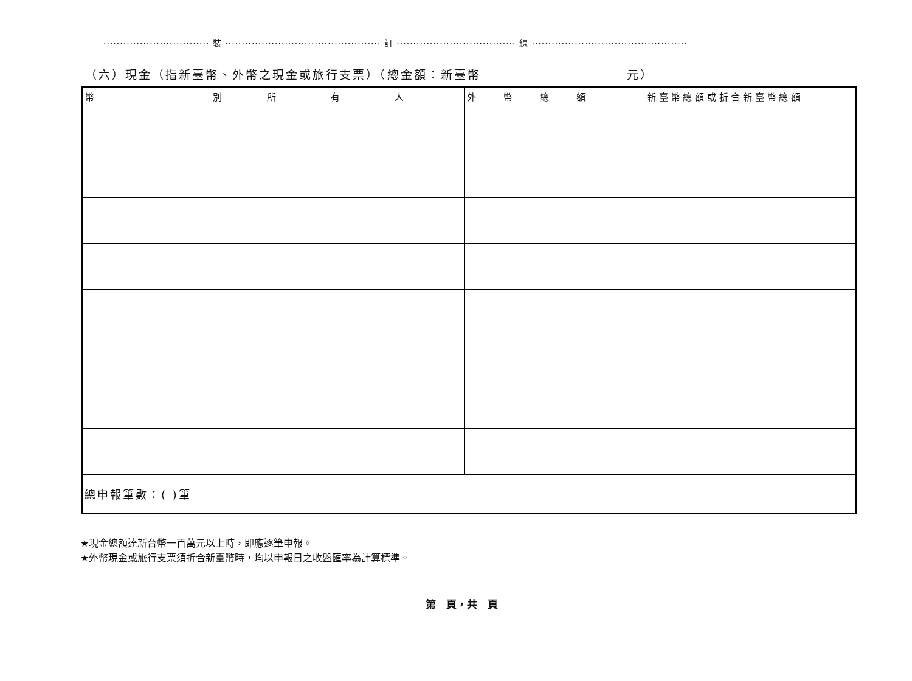································ 裝 ··············································· 訂 ···································· 線 ···············································
（六）現金（指新臺幣、外幣之現金或旅行支票）（總金額：新臺幣 元）
| 幣 別 | 所 有 人 | 外 幣 總 額 | 新 臺 幣 總 額 或 折 合 新 臺 幣 總 額 |
| --- | --- | --- | --- |
| 總申報筆數：( )筆 | | | |
★現金總額達新台幣一百萬元以上時，即應逐筆申報。
★外幣現金或旅行支票須折合新臺幣時，均以申報日之收盤匯率為計算標準。
第　頁，共　頁